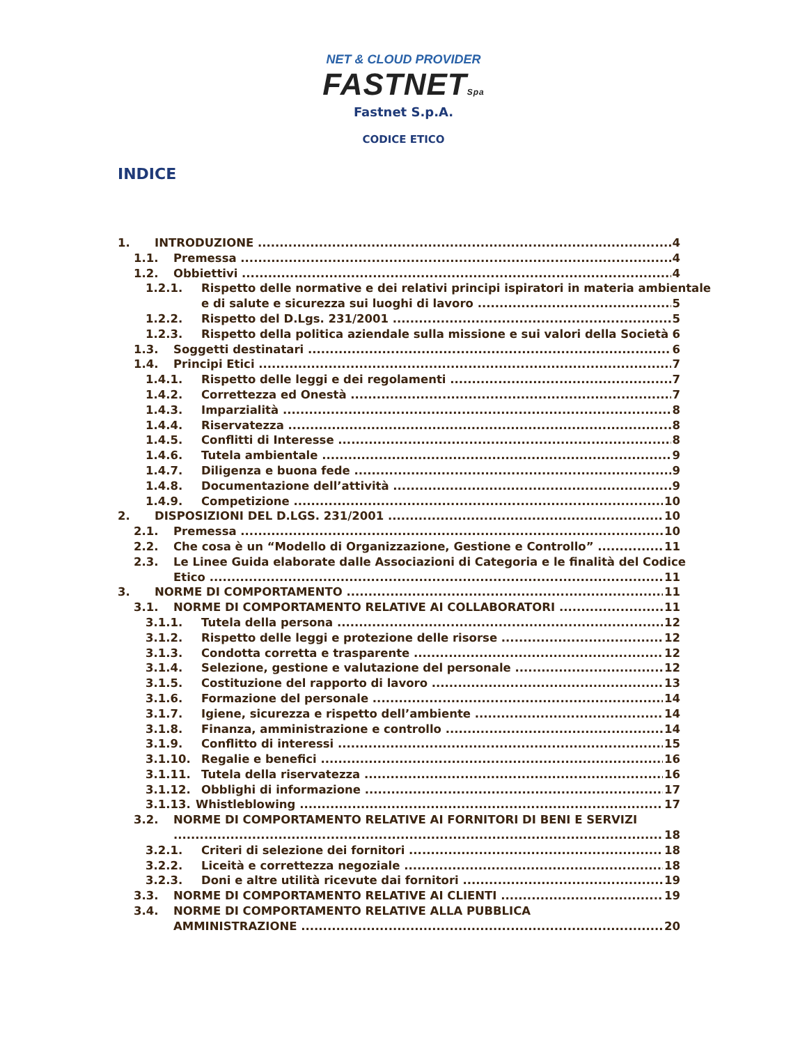NET & CLOUD PROVIDER
FASTNETSpa
Fastnet S.p.A.
CODICE ETICO
INDICE
1. INTRODUZIONE 4
1.1. Premessa 4
1.2. Obbiettivi 4
1.2.1. Rispetto delle normative e dei relativi principi ispiratori in materia ambientale
e di salute e sicurezza sui luoghi di lavoro 5
1.2.2. Rispetto del D.Lgs. 231/2001 5
1.2.3. Rispetto della politica aziendale sulla missione e sui valori della Società 6
1.3. Soggetti destinatari 6
1.4. Principi Etici 7
1.4.1. Rispetto delle leggi e dei regolamenti 7
1.4.2. Correttezza ed Onestà 7
1.4.3. Imparzialità 8
1.4.4. Riservatezza 8
1.4.5. Conflitti di Interesse 8
1.4.6. Tutela ambientale 9
1.4.7. Diligenza e buona fede 9
1.4.8. Documentazione dell’attività 9
1.4.9. Competizione 10
2. DISPOSIZIONI DEL D.LGS. 231/2001 10
2.1. Premessa 10
2.2. Che cosa è un “Modello di Organizzazione, Gestione e Controllo” 11
2.3. Le Linee Guida elaborate dalle Associazioni di Categoria e le finalità del Codice
Etico 11
3. NORME DI COMPORTAMENTO 11
3.1. NORME DI COMPORTAMENTO RELATIVE AI COLLABORATORI 11
3.1.1. Tutela della persona 12
3.1.2. Rispetto delle leggi e protezione delle risorse 12
3.1.3. Condotta corretta e trasparente 12
3.1.4. Selezione, gestione e valutazione del personale 12
3.1.5. Costituzione del rapporto di lavoro 13
3.1.6. Formazione del personale 14
3.1.7. Igiene, sicurezza e rispetto dell’ambiente 14
3.1.8. Finanza, amministrazione e controllo 14
3.1.9. Conflitto di interessi 15
3.1.10. Regalie e benefici 16
3.1.11. Tutela della riservatezza 16
3.1.12. Obblighi di informazione 17
3.1.13. Whistleblowing 17
3.2. NORME DI COMPORTAMENTO RELATIVE AI FORNITORI DI BENI E SERVIZI
18
3.2.1. Criteri di selezione dei fornitori 18
3.2.2. Liceità e correttezza negoziale 18
3.2.3. Doni e altre utilità ricevute dai fornitori 19
3.3. NORME DI COMPORTAMENTO RELATIVE AI CLIENTI 19
3.4. NORME DI COMPORTAMENTO RELATIVE ALLA PUBBLICA
AMMINISTRAZIONE 20